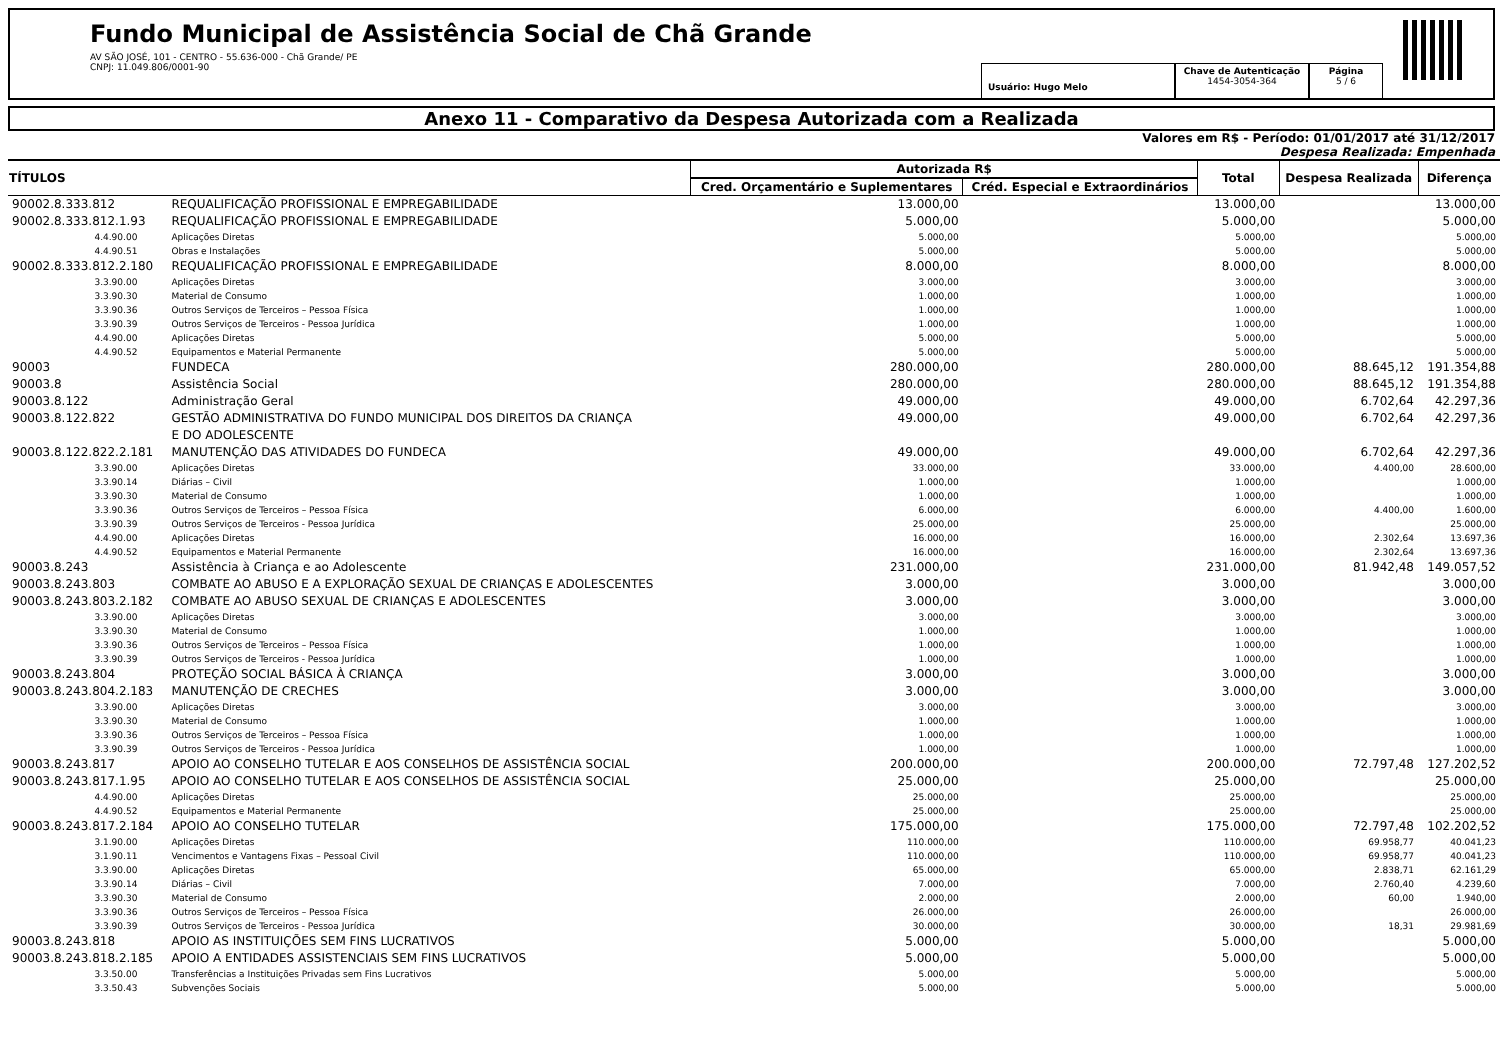Fundo Municipal de Assistência Social de Chã Grande
AV SÃO JOSÉ, 101 - CENTRO - 55.636-000 - Chã Grande/ PE
CNPJ: 11.049.806/0001-90
Usuário: Hugo Melo
Chave de Autenticação
1454-3054-364
Página
5 / 6
Anexo 11 - Comparativo da Despesa Autorizada com a Realizada
Valores em R$ - Período: 01/01/2017 até 31/12/2017
Despesa Realizada: Empenhada
| TÍTULOS | | Autorizada R$ | | Total | Despesa Realizada | Diferença |
| --- | --- | --- | --- | --- | --- | --- |
| | | Cred. Orçamentário e Suplementares | Créd. Especial e Extraordinários | | | |
| 90002.8.333.812 | REQUALIFICAÇÃO PROFISSIONAL E EMPREGABILIDADE | 13.000,00 | | 13.000,00 | | 13.000,00 |
| 90002.8.333.812.1.93 | REQUALIFICAÇÃO PROFISSIONAL E EMPREGABILIDADE | 5.000,00 | | 5.000,00 | | 5.000,00 |
| 4.4.90.00 | Aplicações Diretas | 5.000,00 | | 5.000,00 | | 5.000,00 |
| 4.4.90.51 | Obras e Instalações | 5.000,00 | | 5.000,00 | | 5.000,00 |
| 90002.8.333.812.2.180 | REQUALIFICAÇÃO PROFISSIONAL E EMPREGABILIDADE | 8.000,00 | | 8.000,00 | | 8.000,00 |
| 3.3.90.00 | Aplicações Diretas | 3.000,00 | | 3.000,00 | | 3.000,00 |
| 3.3.90.30 | Material de Consumo | 1.000,00 | | 1.000,00 | | 1.000,00 |
| 3.3.90.36 | Outros Serviços de Terceiros – Pessoa Física | 1.000,00 | | 1.000,00 | | 1.000,00 |
| 3.3.90.39 | Outros Serviços de Terceiros - Pessoa Jurídica | 1.000,00 | | 1.000,00 | | 1.000,00 |
| 4.4.90.00 | Aplicações Diretas | 5.000,00 | | 5.000,00 | | 5.000,00 |
| 4.4.90.52 | Equipamentos e Material Permanente | 5.000,00 | | 5.000,00 | | 5.000,00 |
| 90003 | FUNDECA | 280.000,00 | | 280.000,00 | 88.645,12 | 191.354,88 |
| 90003.8 | Assistência Social | 280.000,00 | | 280.000,00 | 88.645,12 | 191.354,88 |
| 90003.8.122 | Administração Geral | 49.000,00 | | 49.000,00 | 6.702,64 | 42.297,36 |
| 90003.8.122.822 | GESTÃO ADMINISTRATIVA DO FUNDO MUNICIPAL DOS DIREITOS DA CRIANÇA E DO ADOLESCENTE | 49.000,00 | | 49.000,00 | 6.702,64 | 42.297,36 |
| 90003.8.122.822.2.181 | MANUTENÇÃO DAS ATIVIDADES DO FUNDECA | 49.000,00 | | 49.000,00 | 6.702,64 | 42.297,36 |
| 3.3.90.00 | Aplicações Diretas | 33.000,00 | | 33.000,00 | 4.400,00 | 28.600,00 |
| 3.3.90.14 | Diárias – Civil | 1.000,00 | | 1.000,00 | | 1.000,00 |
| 3.3.90.30 | Material de Consumo | 1.000,00 | | 1.000,00 | | 1.000,00 |
| 3.3.90.36 | Outros Serviços de Terceiros – Pessoa Física | 6.000,00 | | 6.000,00 | 4.400,00 | 1.600,00 |
| 3.3.90.39 | Outros Serviços de Terceiros - Pessoa Jurídica | 25.000,00 | | 25.000,00 | | 25.000,00 |
| 4.4.90.00 | Aplicações Diretas | 16.000,00 | | 16.000,00 | 2.302,64 | 13.697,36 |
| 4.4.90.52 | Equipamentos e Material Permanente | 16.000,00 | | 16.000,00 | 2.302,64 | 13.697,36 |
| 90003.8.243 | Assistência à Criança e ao Adolescente | 231.000,00 | | 231.000,00 | 81.942,48 | 149.057,52 |
| 90003.8.243.803 | COMBATE AO ABUSO E A EXPLORAÇÃO SEXUAL DE CRIANÇAS E ADOLESCENTES | 3.000,00 | | 3.000,00 | | 3.000,00 |
| 90003.8.243.803.2.182 | COMBATE AO ABUSO SEXUAL DE CRIANÇAS E ADOLESCENTES | 3.000,00 | | 3.000,00 | | 3.000,00 |
| 3.3.90.00 | Aplicações Diretas | 3.000,00 | | 3.000,00 | | 3.000,00 |
| 3.3.90.30 | Material de Consumo | 1.000,00 | | 1.000,00 | | 1.000,00 |
| 3.3.90.36 | Outros Serviços de Terceiros – Pessoa Física | 1.000,00 | | 1.000,00 | | 1.000,00 |
| 3.3.90.39 | Outros Serviços de Terceiros - Pessoa Jurídica | 1.000,00 | | 1.000,00 | | 1.000,00 |
| 90003.8.243.804 | PROTEÇÃO SOCIAL BÁSICA À CRIANÇA | 3.000,00 | | 3.000,00 | | 3.000,00 |
| 90003.8.243.804.2.183 | MANUTENÇÃO DE CRECHES | 3.000,00 | | 3.000,00 | | 3.000,00 |
| 3.3.90.00 | Aplicações Diretas | 3.000,00 | | 3.000,00 | | 3.000,00 |
| 3.3.90.30 | Material de Consumo | 1.000,00 | | 1.000,00 | | 1.000,00 |
| 3.3.90.36 | Outros Serviços de Terceiros – Pessoa Física | 1.000,00 | | 1.000,00 | | 1.000,00 |
| 3.3.90.39 | Outros Serviços de Terceiros - Pessoa Jurídica | 1.000,00 | | 1.000,00 | | 1.000,00 |
| 90003.8.243.817 | APOIO AO CONSELHO TUTELAR E AOS CONSELHOS DE ASSISTÊNCIA SOCIAL | 200.000,00 | | 200.000,00 | 72.797,48 | 127.202,52 |
| 90003.8.243.817.1.95 | APOIO AO CONSELHO TUTELAR E AOS CONSELHOS DE ASSISTÊNCIA SOCIAL | 25.000,00 | | 25.000,00 | | 25.000,00 |
| 4.4.90.00 | Aplicações Diretas | 25.000,00 | | 25.000,00 | | 25.000,00 |
| 4.4.90.52 | Equipamentos e Material Permanente | 25.000,00 | | 25.000,00 | | 25.000,00 |
| 90003.8.243.817.2.184 | APOIO AO CONSELHO TUTELAR | 175.000,00 | | 175.000,00 | 72.797,48 | 102.202,52 |
| 3.1.90.00 | Aplicações Diretas | 110.000,00 | | 110.000,00 | 69.958,77 | 40.041,23 |
| 3.1.90.11 | Vencimentos e Vantagens Fixas – Pessoal Civil | 110.000,00 | | 110.000,00 | 69.958,77 | 40.041,23 |
| 3.3.90.00 | Aplicações Diretas | 65.000,00 | | 65.000,00 | 2.838,71 | 62.161,29 |
| 3.3.90.14 | Diárias – Civil | 7.000,00 | | 7.000,00 | 2.760,40 | 4.239,60 |
| 3.3.90.30 | Material de Consumo | 2.000,00 | | 2.000,00 | 60,00 | 1.940,00 |
| 3.3.90.36 | Outros Serviços de Terceiros – Pessoa Física | 26.000,00 | | 26.000,00 | | 26.000,00 |
| 3.3.90.39 | Outros Serviços de Terceiros - Pessoa Jurídica | 30.000,00 | | 30.000,00 | 18,31 | 29.981,69 |
| 90003.8.243.818 | APOIO AS INSTITUIÇÕES SEM FINS LUCRATIVOS | 5.000,00 | | 5.000,00 | | 5.000,00 |
| 90003.8.243.818.2.185 | APOIO A ENTIDADES ASSISTENCIAIS SEM FINS LUCRATIVOS | 5.000,00 | | 5.000,00 | | 5.000,00 |
| 3.3.50.00 | Transferências a Instituições Privadas sem Fins Lucrativos | 5.000,00 | | 5.000,00 | | 5.000,00 |
| 3.3.50.43 | Subvenções Sociais | 5.000,00 | | 5.000,00 | | 5.000,00 |